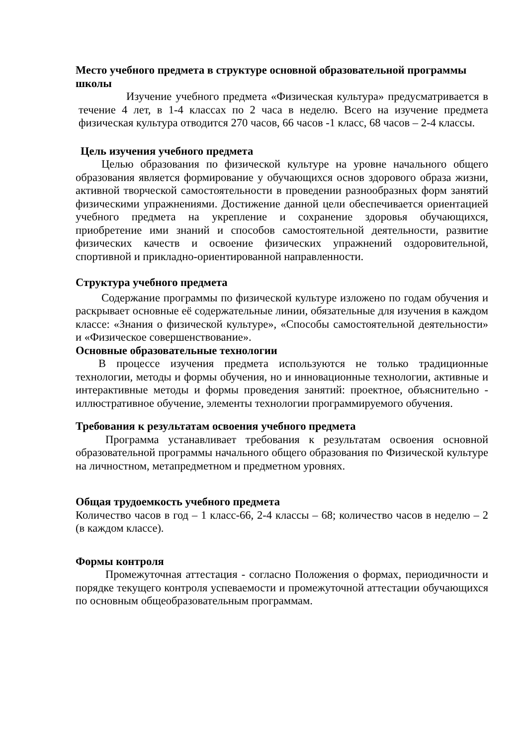Место учебного предмета в структуре основной образовательной программы школы
Изучение учебного предмета «Физическая культура» предусматривается в течение 4 лет, в 1-4 классах по 2 часа в неделю. Всего на изучение предмета физическая культура отводится 270 часов, 66 часов -1 класс, 68 часов – 2-4 классы.
Цель изучения учебного предмета
Целью образования по физической культуре на уровне начального общего образования является формирование у обучающихся основ здорового образа жизни, активной творческой самостоятельности в проведении разнообразных форм занятий физическими упражнениями. Достижение данной цели обеспечивается ориентацией учебного предмета на укрепление и сохранение здоровья обучающихся, приобретение ими знаний и способов самостоятельной деятельности, развитие физических качеств и освоение физических упражнений оздоровительной, спортивной и прикладно-ориентированной направленности.
Структура учебного предмета
Содержание программы по физической культуре изложено по годам обучения и раскрывает основные её содержательные линии, обязательные для изучения в каждом классе: «Знания о физической культуре», «Способы самостоятельной деятельности» и «Физическое совершенствование».
Основные образовательные технологии
В процессе изучения предмета используются не только традиционные технологии, методы и формы обучения, но и инновационные технологии, активные и интерактивные методы и формы проведения занятий: проектное, объяснительно - иллюстративное обучение, элементы технологии программируемого обучения.
Требования к результатам освоения учебного предмета
Программа устанавливает требования к результатам освоения основной образовательной программы начального общего образования по Физической культуре на личностном, метапредметном и предметном уровнях.
Общая трудоемкость учебного предмета
Количество часов в год – 1 класс-66, 2-4 классы – 68; количество часов в неделю – 2 (в каждом классе).
Формы контроля
Промежуточная аттестация - согласно Положения о формах, периодичности и порядке текущего контроля успеваемости и промежуточной аттестации обучающихся по основным общеобразовательным программам.